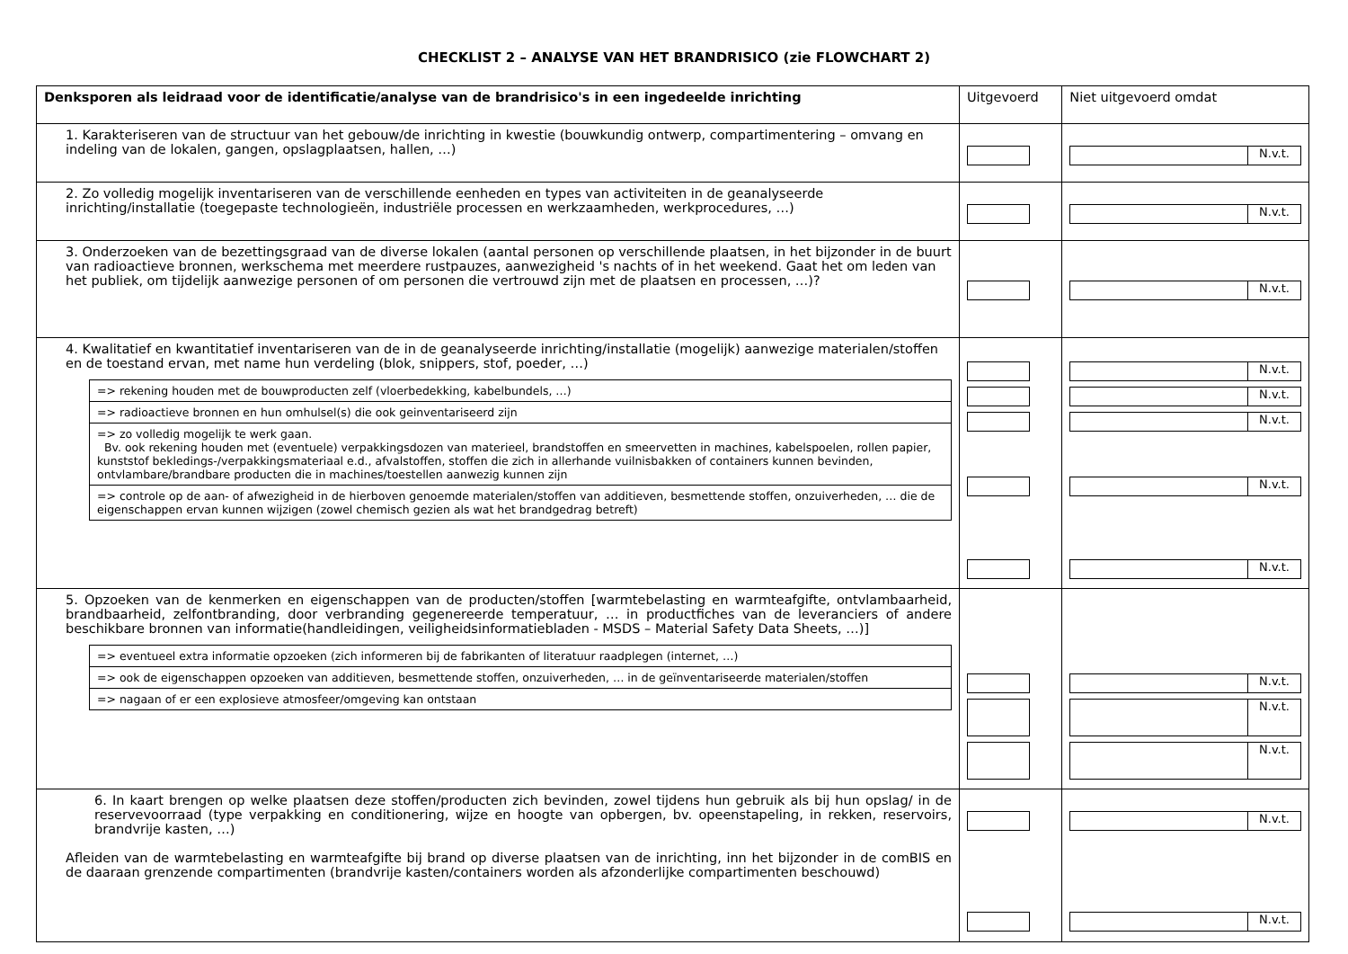CHECKLIST 2 – ANALYSE VAN HET BRANDRISICO (zie FLOWCHART 2)
| Denksporen als leidraad voor de identificatie/analyse van de brandrisico's in een ingedeelde inrichting | Uitgevoerd | Niet uitgevoerd omdat |
| 1. Karakteriseren van de structuur van het gebouw/de inrichting in kwestie (bouwkundig ontwerp, compartimentering – omvang en indeling van de lokalen, gangen, opslagplaatsen, hallen, …) | | N.v.t. |
| 2. Zo volledig mogelijk inventariseren van de verschillende eenheden en types van activiteiten in de geanalyseerde inrichting/installatie (toegepaste technologieën, industriële processen en werkzaamheden, werkprocedures, …) | | N.v.t. |
| 3. Onderzoeken van de bezettingsgraad van de diverse lokalen (aantal personen op verschillende plaatsen, in het bijzonder in de buurt van radioactieve bronnen, werkschema met meerdere rustpauzes, aanwezigheid 's nachts of in het weekend. Gaat het om leden van het publiek, om tijdelijk aanwezige personen of om personen die vertrouwd zijn met de plaatsen en processen, …)? | | N.v.t. |
| 4. Kwalitatief en kwantitatief inventariseren van de in de geanalyseerde inrichting/installatie (mogelijk) aanwezige materialen/stoffen en de toestand ervan, met name hun verdeling (blok, snippers, stof, poeder, …) / => rekening houden met de bouwproducten zelf (vloerbedekking, kabelbundels, …) / / => radioactieve bronnen en hun omhulsel(s) die ook geinventariseerd zijn / / => zo volledig mogelijk te werk gaan. Bv. ook rekening houden met (eventuele) verpakkingsdozen van materieel, brandstoffen en smeervetten in machines, kabelspoelen, rollen papier, kunststof bekledings-/verpakkingsmateriaal e.d., afvalstoffen, stoffen die zich in allerhande vuilnisbakken of containers kunnen bevinden, ontvlambare/brandbare producten die in machines/toestellen aanwezig kunnen zijn / / => controle op de aan- of afwezigheid in de hierboven genoemde materialen/stoffen van additieven, besmettende stoffen, onzuiverheden, … die de eigenschappen ervan kunnen wijzigen (zowel chemisch gezien als wat het brandgedrag betreft) / | | N.v.t. N.v.t. N.v.t. N.v.t. N.v.t. |
| 5. Opzoeken van de kenmerken en eigenschappen van de producten/stoffen [warmtebelasting en warmteafgifte, ontvlambaarheid, brandbaarheid, zelfontbranding, door verbranding gegenereerde temperatuur, … in productfiches van de leveranciers of andere beschikbare bronnen van informatie(handleidingen, veiligheidsinformatiebladen - MSDS – Material Safety Data Sheets, …)] / => eventueel extra informatie opzoeken (zich informeren bij de fabrikanten of literatuur raadplegen (internet, …) / / => ook de eigenschappen opzoeken van additieven, besmettende stoffen, onzuiverheden, … in de geïnventariseerde materialen/stoffen / / => nagaan of er een explosieve atmosfeer/omgeving kan ontstaan / | | N.v.t. N.v.t. N.v.t. |
| 6. In kaart brengen op welke plaatsen deze stoffen/producten zich bevinden, zowel tijdens hun gebruik als bij hun opslag/ in de reservevoorraad (type verpakking en conditionering, wijze en hoogte van opbergen, bv. opeenstapeling, in rekken, reservoirs, brandvrije kasten, …) Afleiden van de warmtebelasting en warmteafgifte bij brand op diverse plaatsen van de inrichting, inn het bijzonder in de comBIS en de daaraan grenzende compartimenten (brandvrije kasten/containers worden als afzonderlijke compartimenten beschouwd) | | N.v.t. N.v.t. |